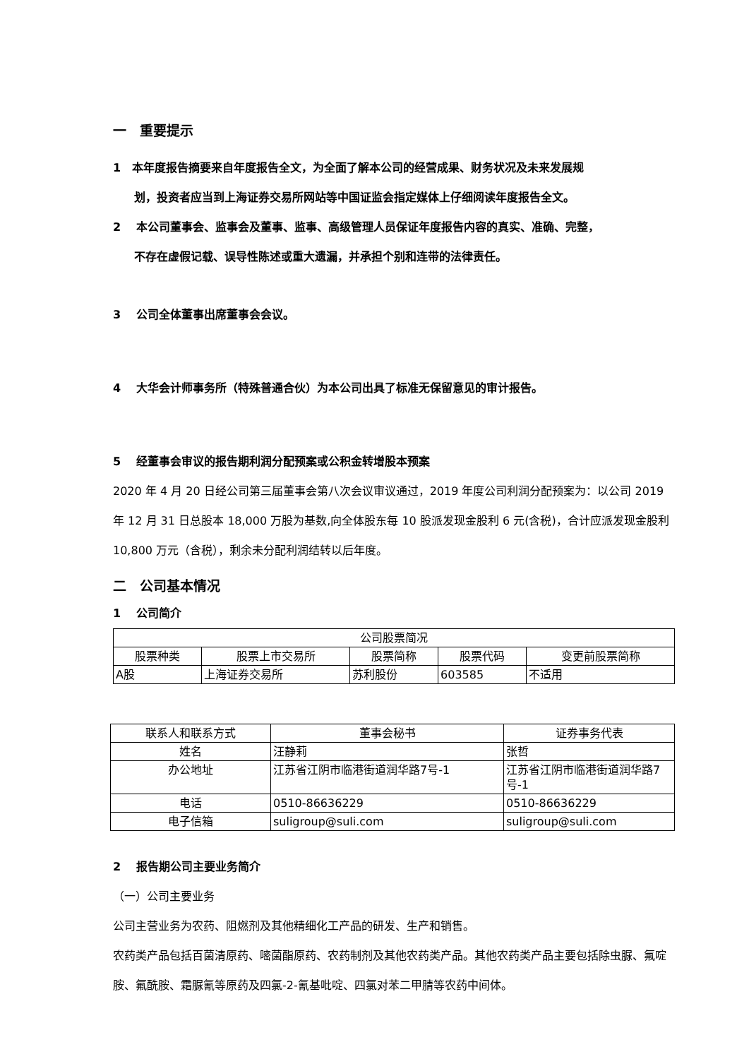一　重要提示
1　本年度报告摘要来自年度报告全文，为全面了解本公司的经营成果、财务状况及未来发展规
划，投资者应当到上海证券交易所网站等中国证监会指定媒体上仔细阅读年度报告全文。
2　 本公司董事会、监事会及董事、监事、高级管理人员保证年度报告内容的真实、准确、完整，
不存在虚假记载、误导性陈述或重大遗漏，并承担个别和连带的法律责任。
3　 公司全体董事出席董事会会议。
4　 大华会计师事务所（特殊普通合伙）为本公司出具了标准无保留意见的审计报告。
5　 经董事会审议的报告期利润分配预案或公积金转增股本预案
2020 年 4 月 20 日经公司第三届董事会第八次会议审议通过，2019 年度公司利润分配预案为：以公司 2019 年 12 月 31 日总股本 18,000 万股为基数,向全体股东每 10 股派发现金股利 6 元(含税)，合计应派发现金股利 10,800 万元（含税），剩余未分配利润结转以后年度。
二　公司基本情况
1　 公司简介
| 公司股票简况 | | | | |
| 股票种类 | 股票上市交易所 | 股票简称 | 股票代码 | 变更前股票简称 |
| A股 | 上海证券交易所 | 苏利股份 | 603585 | 不适用 |
| 联系人和联系方式 | 董事会秘书 | 证券事务代表 |
| 姓名 | 汪静莉 | 张哲 |
| 办公地址 | 江苏省江阴市临港街道润华路7号-1 | 江苏省江阴市临港街道润华路7号-1 |
| 电话 | 0510-86636229 | 0510-86636229 |
| 电子信箱 | suligroup@suli.com | suligroup@suli.com |
2　 报告期公司主要业务简介
（一）公司主要业务
公司主营业务为农药、阻燃剂及其他精细化工产品的研发、生产和销售。
农药类产品包括百菌清原药、嘧菌酯原药、农药制剂及其他农药类产品。其他农药类产品主要包括除虫脲、氟啶胺、氟酰胺、霜脲氰等原药及四氯-2-氰基吡啶、四氯对苯二甲腈等农药中间体。